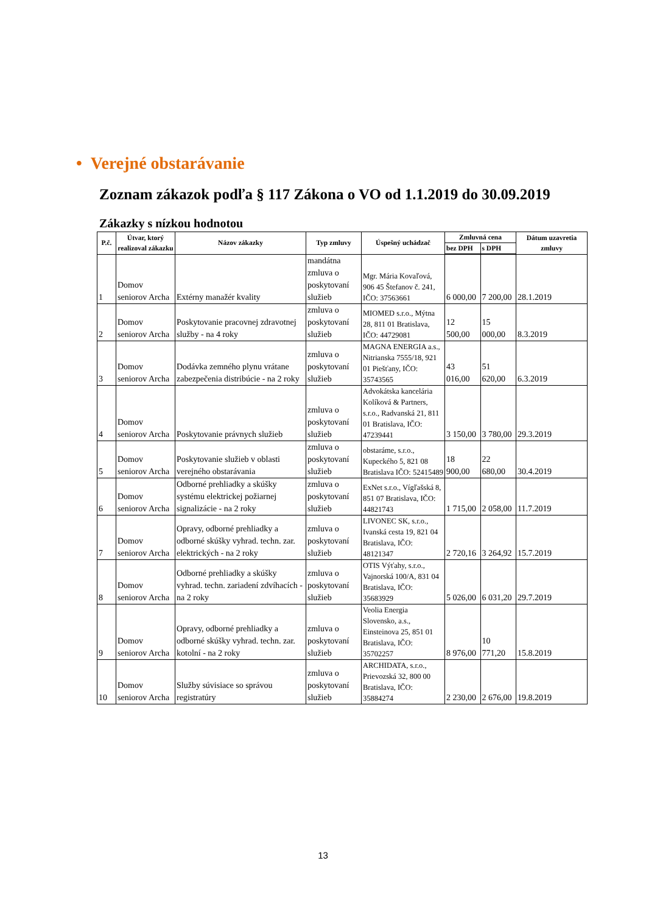• Verejné obstarávanie
Zoznam zákazok podľa § 117 Zákona o VO od 1.1.2019 do 30.09.2019
Zákazky s nízkou hodnotou
| P.č. | Útvar, ktorý realizoval zákazku | Názov zákazky | Typ zmluvy | Úspešný uchádzač | Zmluvná cena | | Dátum uzavretia zmluvy |
| --- | --- | --- | --- | --- | --- | --- | --- |
| | | | | | bez DPH | s DPH | |
| 1 | Domov seniorov Archa | Extérny manažér kvality | mandátna zmluva o poskytovaní služieb | Mgr. Mária Kovaľová, 906 45 Štefanov č. 241, IČO: 37563661 | 6 000,00 | 7 200,00 | 28.1.2019 |
| 2 | Domov seniorov Archa | Poskytovanie pracovnej zdravotnej služby - na 4 roky | zmluva o poskytovaní služieb | MIOMED s.r.o., Mýtna 28, 811 01 Bratislava, IČO: 44729081 | 12 500,00 | 15 000,00 | 8.3.2019 |
| 3 | Domov seniorov Archa | Dodávka zemného plynu vrátane zabezpečenia distribúcie - na 2 roky | zmluva o poskytovaní služieb | MAGNA ENERGIA a.s., Nitrianska 7555/18, 921 01 Piešťany, IČO: 35743565 | 43 016,00 | 51 620,00 | 6.3.2019 |
| 4 | Domov seniorov Archa | Poskytovanie právnych služieb | zmluva o poskytovaní služieb | Advokátska kancelária Kolíková & Partners, s.r.o., Radvanská 21, 811 01 Bratislava, IČO: 47239441 | 3 150,00 | 3 780,00 | 29.3.2019 |
| 5 | Domov seniorov Archa | Poskytovanie služieb v oblasti verejného obstarávania | zmluva o poskytovaní služieb | obstaráme, s.r.o., Kupeckého 5, 821 08 Bratislava IČO: 52415489 | 18 900,00 | 22 680,00 | 30.4.2019 |
| 6 | Domov seniorov Archa | Odborné prehliadky a skúšky systému elektrickej požiarnej signalizácie - na 2 roky | zmluva o poskytovaní služieb | ExNet s.r.o., Vígľašská 8, 851 07 Bratislava, IČO: 44821743 | 1 715,00 | 2 058,00 | 11.7.2019 |
| 7 | Domov seniorov Archa | Opravy, odborné prehliadky a odborné skúšky vyhrad. techn. zar. elektrických - na 2 roky | zmluva o poskytovaní služieb | LIVONEC SK, s.r.o., Ivanská cesta 19, 821 04 Bratislava, IČO: 48121347 | 2 720,16 | 3 264,92 | 15.7.2019 |
| 8 | Domov seniorov Archa | Odborné prehliadky a skúšky vyhrad. techn. zariadení zdvíhacích - na 2 roky | zmluva o poskytovaní služieb | OTIS Výťahy, s.r.o., Vajnorská 100/A, 831 04 Bratislava, IČO: 35683929 | 5 026,00 | 6 031,20 | 29.7.2019 |
| 9 | Domov seniorov Archa | Opravy, odborné prehliadky a odborné skúšky vyhrad. techn. zar. kotolní - na 2 roky | zmluva o poskytovaní služieb | Veolia Energia Slovensko, a.s., Einsteinova 25, 851 01 Bratislava, IČO: 35702257 | 8 976,00 | 10 771,20 | 15.8.2019 |
| 10 | Domov seniorov Archa | Služby súvisiace so správou registratúry | zmluva o poskytovaní služieb | ARCHIDATA, s.r.o., Prievozská 32, 800 00 Bratislava, IČO: 35884274 | 2 230,00 | 2 676,00 | 19.8.2019 |
13